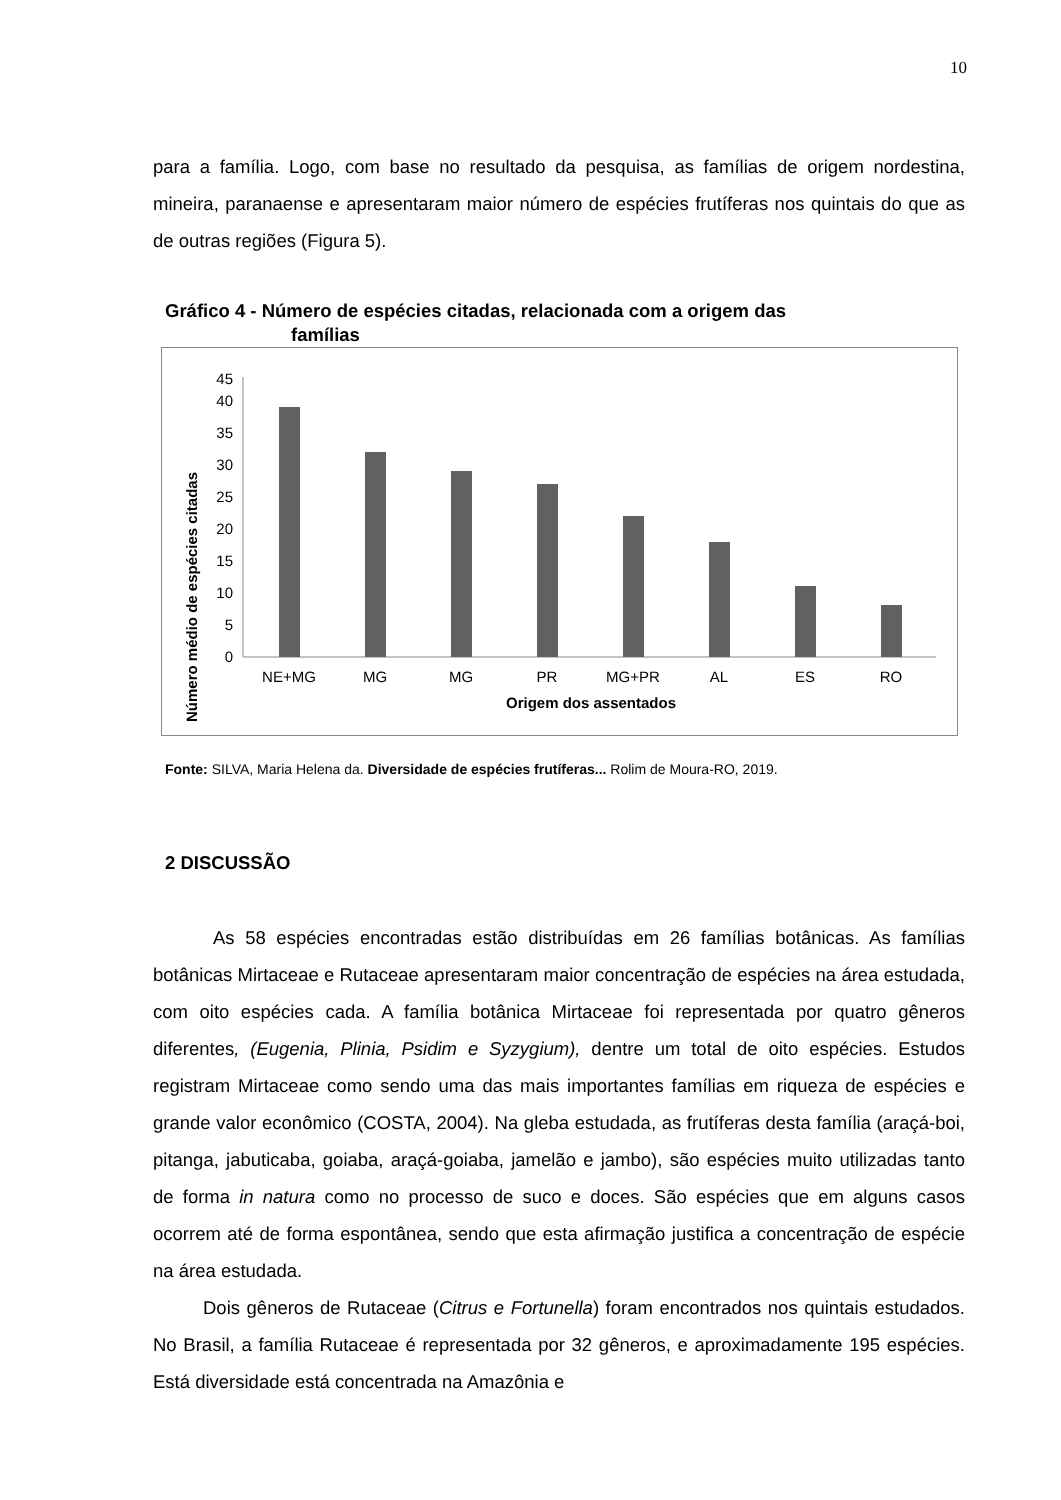10
para a família. Logo, com base no resultado da pesquisa, as famílias de origem nordestina, mineira, paranaense e apresentaram maior número de espécies frutíferas nos quintais do que as de outras regiões (Figura 5).
Gráfico 4 - Número de espécies citadas, relacionada com a origem das
famílias
Número médio de espécies citadas
0
5
10
15
20
25
30
35
40
45
NE+MG
MG
MG
PR
MG+PR
AL
ES
RO
Origem dos assentados
Fonte: SILVA, Maria Helena da. Diversidade de espécies frutíferas... Rolim de Moura-RO, 2019.
2 DISCUSSÃO
As 58 espécies encontradas estão distribuídas em 26 famílias botânicas. As famílias botânicas Mirtaceae e Rutaceae apresentaram maior concentração de espécies na área estudada, com oito espécies cada. A família botânica Mirtaceae foi representada por quatro gêneros diferentes, (Eugenia, Plinia, Psidim e Syzygium), dentre um total de oito espécies. Estudos registram Mirtaceae como sendo uma das mais importantes famílias em riqueza de espécies e grande valor econômico (COSTA, 2004). Na gleba estudada, as frutíferas desta família (araçá-boi, pitanga, jabuticaba, goiaba, araçá-goiaba, jamelão e jambo), são espécies muito utilizadas tanto de forma in natura como no processo de suco e doces. São espécies que em alguns casos ocorrem até de forma espontânea, sendo que esta afirmação justifica a concentração de espécie na área estudada.
Dois gêneros de Rutaceae (Citrus e Fortunella) foram encontrados nos quintais estudados. No Brasil, a família Rutaceae é representada por 32 gêneros, e aproximadamente 195 espécies. Está diversidade está concentrada na Amazônia e